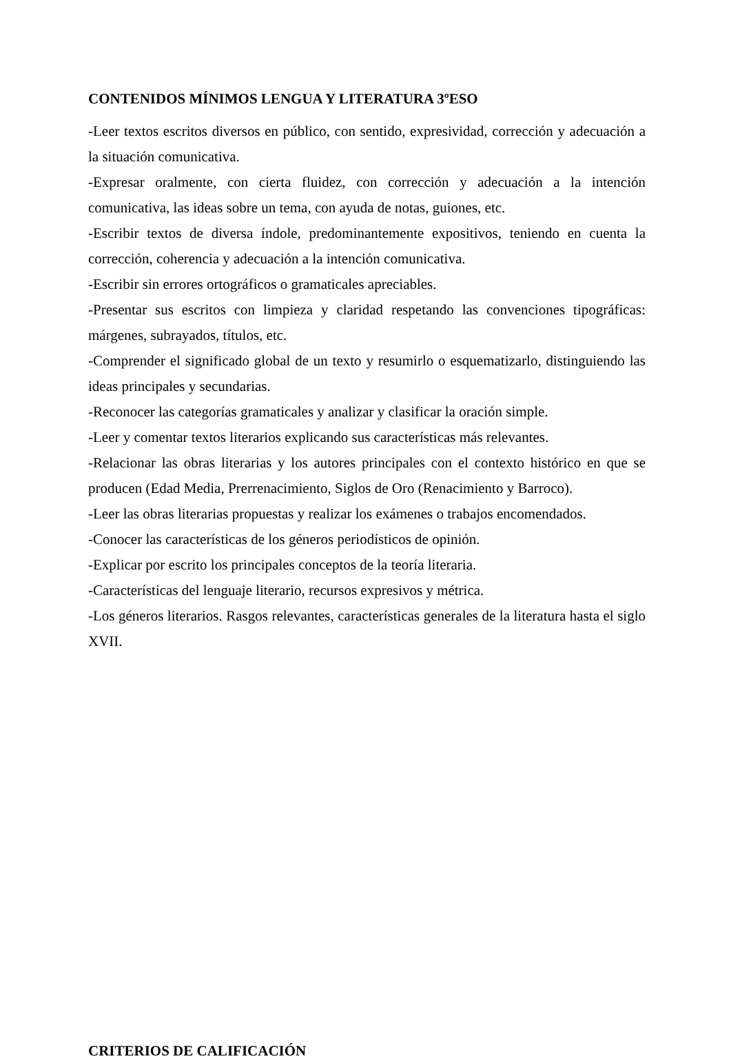CONTENIDOS MÍNIMOS LENGUA Y LITERATURA 3ºESO
-Leer textos escritos diversos en público, con sentido, expresividad, corrección y adecuación a la situación comunicativa.
-Expresar oralmente, con cierta fluidez, con corrección y adecuación a la intención comunicativa, las ideas sobre un tema, con ayuda de notas, guiones, etc.
-Escribir textos de diversa índole, predominantemente expositivos, teniendo en cuenta la corrección, coherencia y adecuación a la intención comunicativa.
-Escribir sin errores ortográficos o gramaticales apreciables.
-Presentar sus escritos con limpieza y claridad respetando las convenciones tipográficas: márgenes, subrayados, títulos, etc.
-Comprender el significado global de un texto y resumirlo o esquematizarlo, distinguiendo las ideas principales y secundarias.
-Reconocer las categorías gramaticales y analizar y clasificar la oración simple.
-Leer y comentar textos literarios explicando sus características más relevantes.
-Relacionar las obras literarias y los autores principales con el contexto histórico en que se producen (Edad Media, Prerrenacimiento, Siglos de Oro (Renacimiento y Barroco).
-Leer las obras literarias propuestas y realizar los exámenes o trabajos encomendados.
-Conocer las características de los géneros periodísticos de opinión.
-Explicar por escrito los principales conceptos de la teoría literaria.
-Características del lenguaje literario, recursos expresivos y métrica.
-Los géneros literarios. Rasgos relevantes, características generales de la literatura hasta el siglo XVII.
CRITERIOS DE CALIFICACIÓN